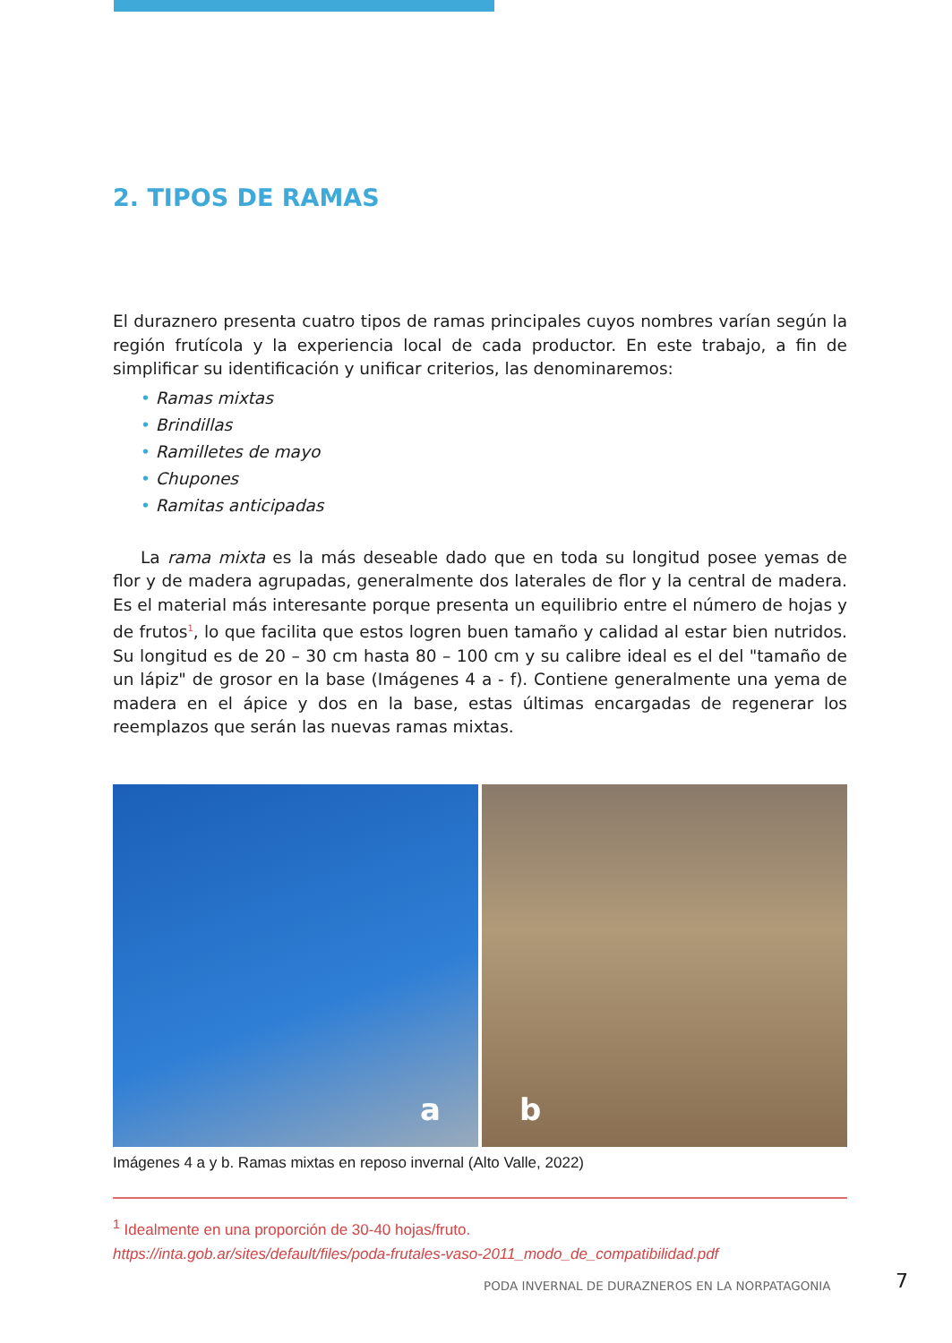2. TIPOS DE RAMAS
El duraznero presenta cuatro tipos de ramas principales cuyos nombres varían según la región frutícola y la experiencia local de cada productor. En este trabajo, a fin de simplificar su identificación y unificar criterios, las denominaremos:
• Ramas mixtas
• Brindillas
• Ramilletes de mayo
• Chupones
• Ramitas anticipadas
La rama mixta es la más deseable dado que en toda su longitud posee yemas de flor y de madera agrupadas, generalmente dos laterales de flor y la central de madera. Es el material más interesante porque presenta un equilibrio entre el número de hojas y de frutos<sup>1</sup>, lo que facilita que estos logren buen tamaño y calidad al estar bien nutridos. Su longitud es de 20 – 30 cm hasta 80 – 100 cm y su calibre ideal es el del "tamaño de un lápiz" de grosor en la base (Imágenes 4 a - f). Contiene generalmente una yema de madera en el ápice y dos en la base, estas últimas encargadas de regenerar los reemplazos que serán las nuevas ramas mixtas.
a
b
Imágenes 4 a y b. Ramas mixtas en reposo invernal (Alto Valle, 2022)
<sup>1</sup> Idealmente en una proporción de 30-40 hojas/fruto.
https://inta.gob.ar/sites/default/files/poda-frutales-vaso-2011_modo_de_compatibilidad.pdf
PODA INVERNAL DE DURAZNEROS EN LA NORPATAGONIA
7